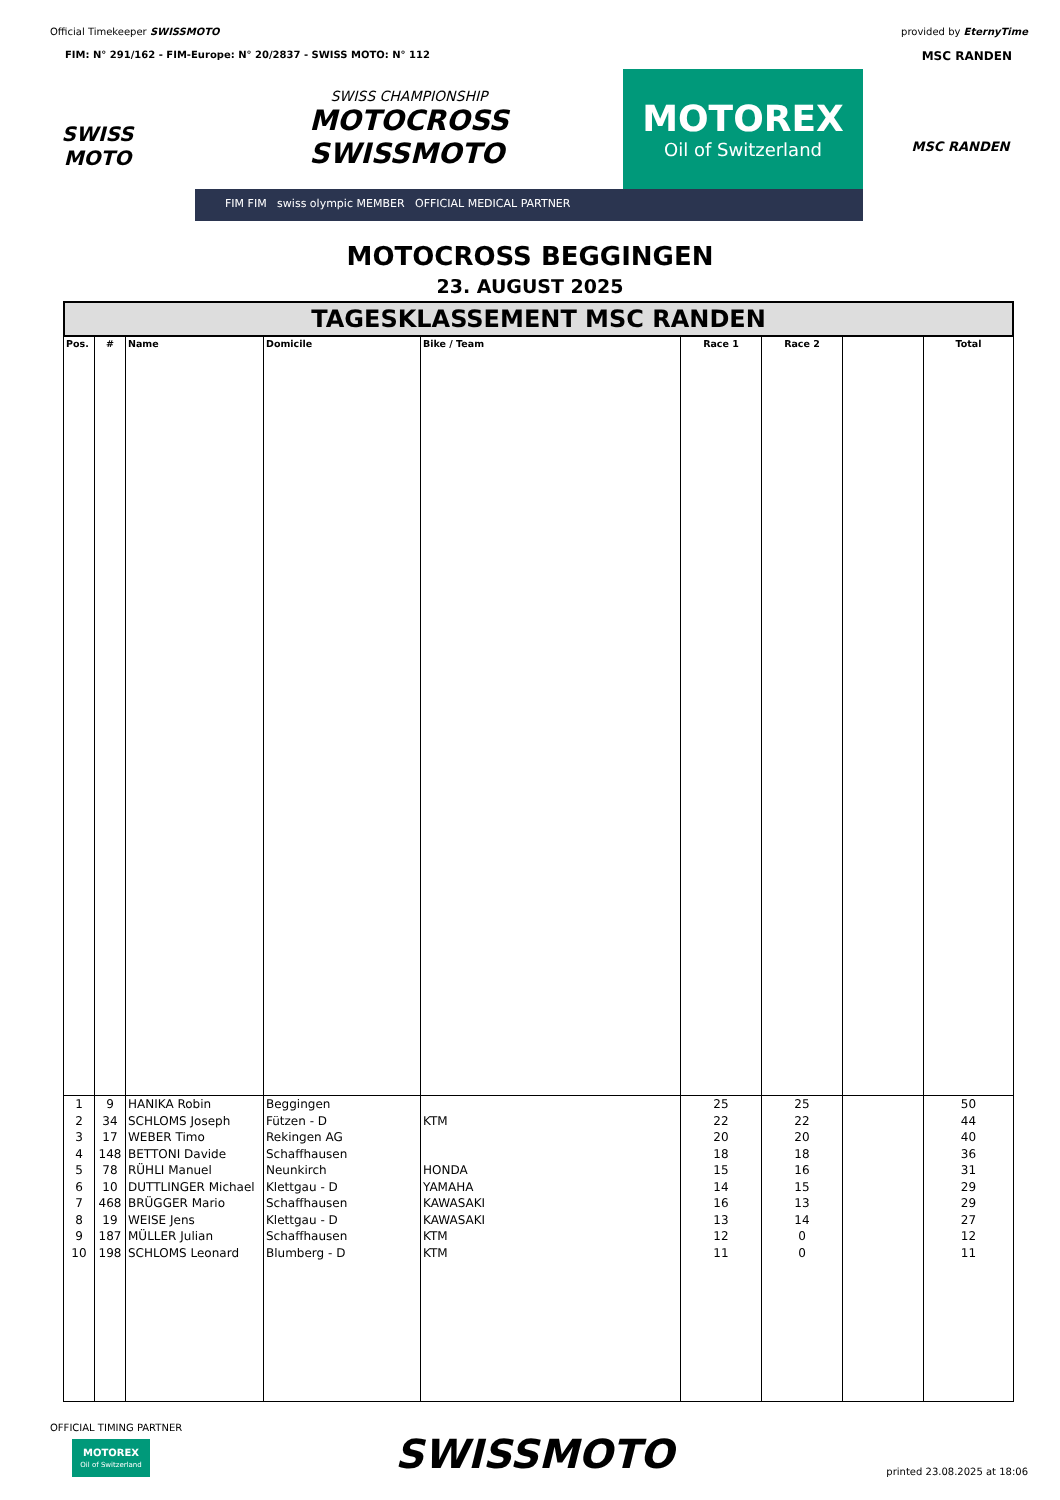Official Timekeeper SWISSMOTO provided by EternyTime
FIM: N° 291/162 - FIM-Europe: N° 20/2837 - SWISS MOTO: N° 112
MSC RANDEN
SWISS
MOTO
SWISS CHAMPIONSHIP
MOTOCROSS
SWISSMOTO
MOTOREX
Oil of Switzerland
FIM FIM swiss olympic MEMBER OFFICIAL MEDICAL PARTNER
MSC RANDEN
MOTOCROSS BEGGINGEN
23. AUGUST 2025
TAGESKLASSEMENT MSC RANDEN
| Pos. | # | Name | Domicile | Bike / Team | Race 1 | Race 2 | | Total |
| --- | --- | --- | --- | --- | --- | --- | --- | --- |
| 1 | 9 | HANIKA Robin | Beggingen | | 25 | 25 | | 50 |
| 2 | 34 | SCHLOMS Joseph | Fützen - D | KTM | 22 | 22 | | 44 |
| 3 | 17 | WEBER Timo | Rekingen AG | | 20 | 20 | | 40 |
| 4 | 148 | BETTONI Davide | Schaffhausen | | 18 | 18 | | 36 |
| 5 | 78 | RÜHLI Manuel | Neunkirch | HONDA | 15 | 16 | | 31 |
| 6 | 10 | DUTTLINGER Michael | Klettgau - D | YAMAHA | 14 | 15 | | 29 |
| 7 | 468 | BRÜGGER Mario | Schaffhausen | KAWASAKI | 16 | 13 | | 29 |
| 8 | 19 | WEISE Jens | Klettgau - D | KAWASAKI | 13 | 14 | | 27 |
| 9 | 187 | MÜLLER Julian | Schaffhausen | KTM | 12 | 0 | | 12 |
| 10 | 198 | SCHLOMS Leonard | Blumberg - D | KTM | 11 | 0 | | 11 |
OFFICIAL TIMING PARTNER
MOTOREX
Oil of Switzerland
SWISSMOTO
printed 23.08.2025 at 18:06